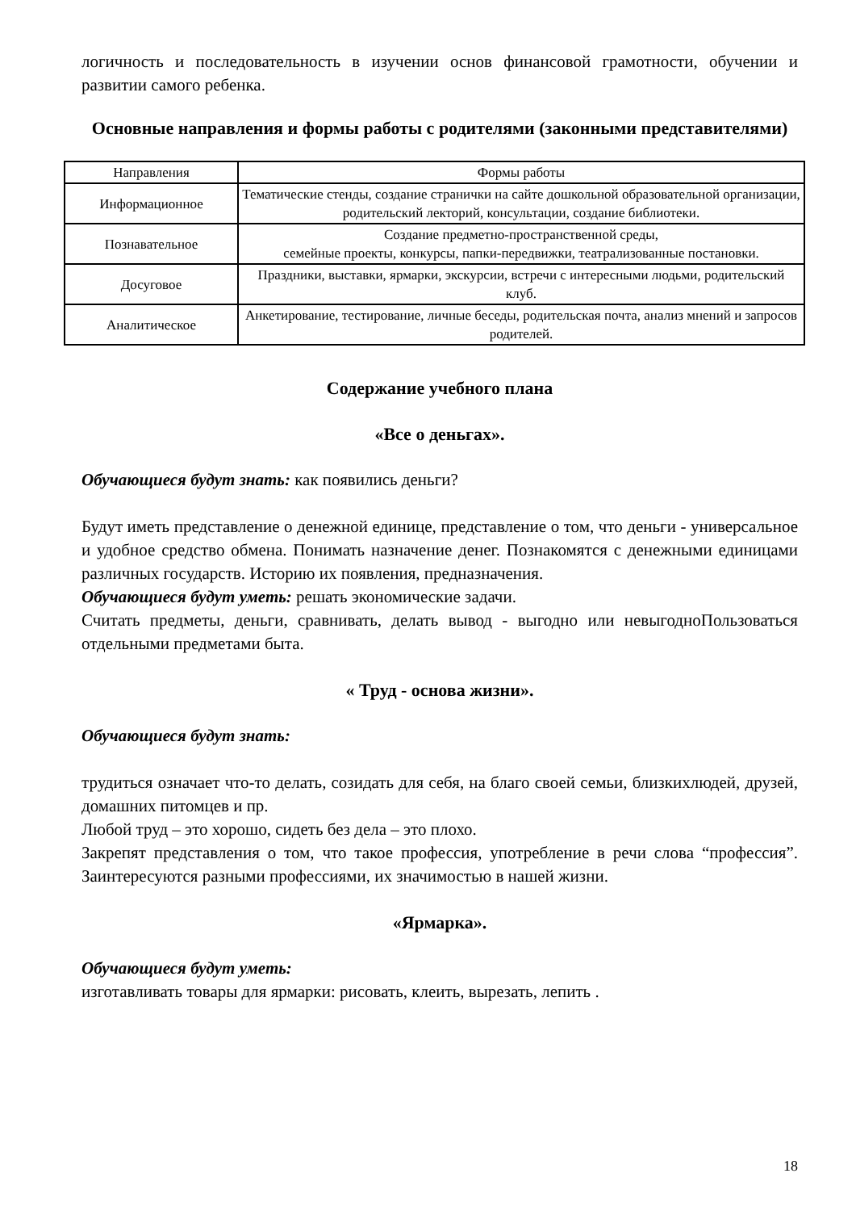логичность и последовательность в изучении основ финансовой грамотности, обучении и развитии самого ребенка.
Основные направления и формы работы с родителями (законными представителями)
| Направления | Формы работы |
| --- | --- |
| Информационное | Тематические стенды, создание странички на сайте дошкольной образовательной организации, родительский лекторий, консультации, создание библиотеки. |
| Познавательное | Создание предметно-пространственной среды, семейные проекты, конкурсы, папки-передвижки, театрализованные постановки. |
| Досуговое | Праздники, выставки, ярмарки, экскурсии, встречи с интересными людьми, родительский клуб. |
| Аналитическое | Анкетирование, тестирование, личные беседы, родительская почта, анализ мнений и запросов родителей. |
Содержание учебного плана
«Все о деньгах».
Обучающиеся будут знать: как появились деньги?
Будут иметь представление о денежной единице, представление о том, что деньги - универсальное и удобное средство обмена. Понимать назначение денег. Познакомятся с денежными единицами различных государств. Историю их появления, предназначения.
Обучающиеся будут уметь: решать экономические задачи.
Считать предметы, деньги, сравнивать, делать вывод - выгодно или невыгодноПользоваться отдельными предметами быта.
« Труд - основа жизни».
Обучающиеся будут знать:
трудиться означает что-то делать, созидать для себя, на благо своей семьи, близкихлюдей, друзей, домашних питомцев и пр.
Любой труд – это хорошо, сидеть без дела – это плохо.
Закрепят представления о том, что такое профессия, употребление в речи слова “профессия”. Заинтересуются разными профессиями, их значимостью в нашей жизни.
«Ярмарка».
Обучающиеся будут уметь:
изготавливать товары для ярмарки: рисовать, клеить, вырезать, лепить .
18